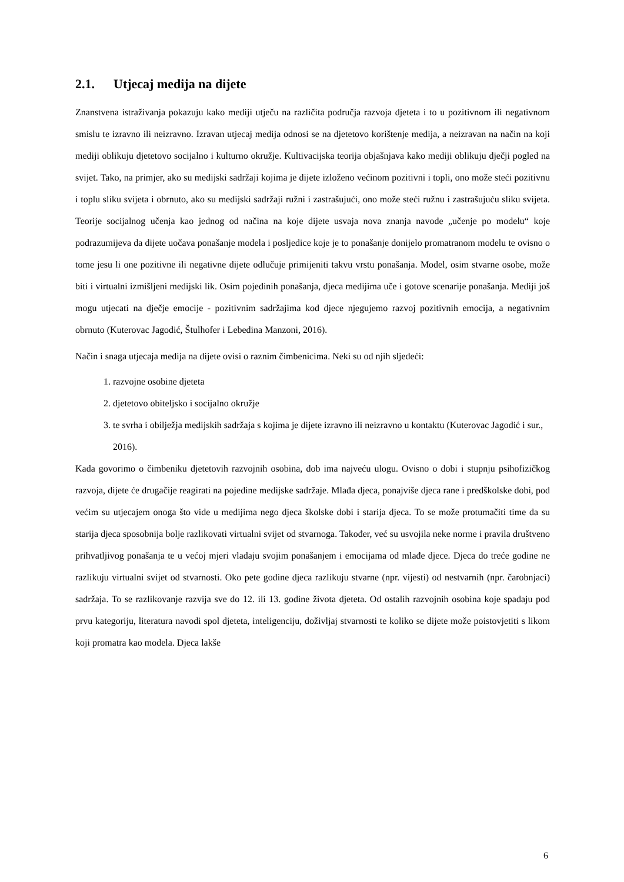2.1. Utjecaj medija na dijete
Znanstvena istraživanja pokazuju kako mediji utječu na različita područja razvoja djeteta i to u pozitivnom ili negativnom smislu te izravno ili neizravno. Izravan utjecaj medija odnosi se na djetetovo korištenje medija, a neizravan na način na koji mediji oblikuju djetetovo socijalno i kulturno okružje. Kultivacijska teorija objašnjava kako mediji oblikuju dječji pogled na svijet. Tako, na primjer, ako su medijski sadržaji kojima je dijete izloženo većinom pozitivni i topli, ono može steći pozitivnu i toplu sliku svijeta i obrnuto, ako su medijski sadržaji ružni i zastrašujući, ono može steći ružnu i zastrašujuću sliku svijeta. Teorije socijalnog učenja kao jednog od načina na koje dijete usvaja nova znanja navode „učenje po modelu“ koje podrazumijeva da dijete uočava ponašanje modela i posljedice koje je to ponašanje donijelo promatranom modelu te ovisno o tome jesu li one pozitivne ili negativne dijete odlučuje primijeniti takvu vrstu ponašanja. Model, osim stvarne osobe, može biti i virtualni izmišljeni medijski lik. Osim pojedinih ponašanja, djeca medijima uče i gotove scenarije ponašanja. Mediji još mogu utjecati na dječje emocije - pozitivnim sadržajima kod djece njegujemo razvoj pozitivnih emocija, a negativnim obrnuto (Kuterovac Jagodić, Štulhofer i Lebedina Manzoni, 2016).
Način i snaga utjecaja medija na dijete ovisi o raznim čimbenicima. Neki su od njih sljedeći:
1. razvojne osobine djeteta
2. djetetovo obiteljsko i socijalno okružje
3. te svrha i obilježja medijskih sadržaja s kojima je dijete izravno ili neizravno u kontaktu (Kuterovac Jagodić i sur., 2016).
Kada govorimo o čimbeniku djetetovih razvojnih osobina, dob ima najveću ulogu. Ovisno o dobi i stupnju psihofizičkog razvoja, dijete će drugačije reagirati na pojedine medijske sadržaje. Mlađa djeca, ponajviše djeca rane i predškolske dobi, pod većim su utjecajem onoga što vide u medijima nego djeca školske dobi i starija djeca. To se može protumačiti time da su starija djeca sposobnija bolje razlikovati virtualni svijet od stvarnoga. Također, već su usvojila neke norme i pravila društveno prihvatljivog ponašanja te u većoj mjeri vladaju svojim ponašanjem i emocijama od mlađe djece. Djeca do treće godine ne razlikuju virtualni svijet od stvarnosti. Oko pete godine djeca razlikuju stvarne (npr. vijesti) od nestvarnih (npr. čarobnjaci) sadržaja. To se razlikovanje razvija sve do 12. ili 13. godine života djeteta. Od ostalih razvojnih osobina koje spadaju pod prvu kategoriju, literatura navodi spol djeteta, inteligenciju, doživljaj stvarnosti te koliko se dijete može poistovjetiti s likom koji promatra kao modela. Djeca lakše
6